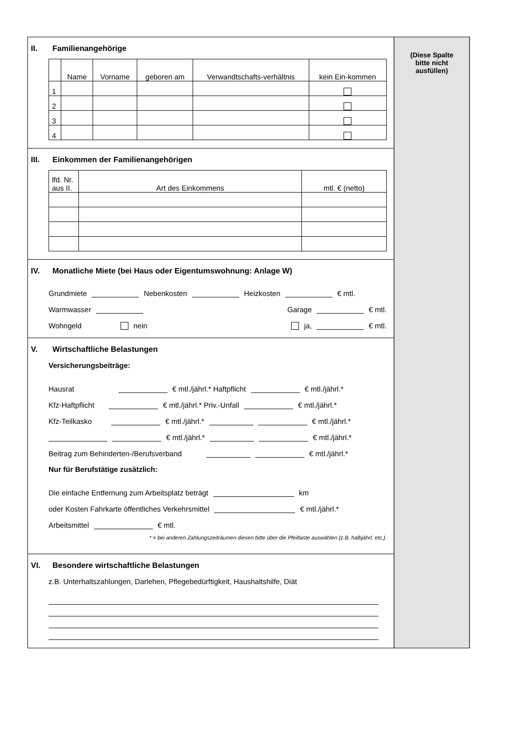II. Familienangehörige
| | Name | Vorname | geboren am | Verwandtschafts-verhältnis | kein Ein-kommen |
| --- | --- | --- | --- | --- | --- |
| 1 | | | | | |
| 2 | | | | | |
| 3 | | | | | |
| 4 | | | | | |
III. Einkommen der Familienangehörigen
| lfd. Nr. aus II. | Art des Einkommens | mtl. € (netto) |
| --- | --- | --- |
IV. Monatliche Miete (bei Haus oder Eigentumswohnung: Anlage W)
Grundmiete Nebenkosten Heizkosten € mtl.
Warmwasser Garage € mtl.
Wohngeld nein ja, € mtl.
V. Wirtschaftliche Belastungen
Versicherungsbeiträge:
Hausrat € mtl./jährl.* Haftpflicht € mtl./jährl.*
Kfz-Haftpflicht € mtl./jährl.* Priv.-Unfall € mtl./jährl.*
Kfz-Teilkasko € mtl./jährl.* € mtl./jährl.*
€ mtl./jährl.* € mtl./jährl.*
Beitrag zum Behinderten-/Berufsverband € mtl./jährl.*
Nur für Berufstätige zusätzlich:
Die einfache Entfernung zum Arbeitsplatz beträgt km
oder Kosten Fahrkarte öffentliches Verkehrsmittel € mtl./jährl.*
Arbeitsmittel € mtl.
* = bei anderen Zahlungszeiträumen diesen bitte über die Pfeiltaste auswählen (z.B. halbjährl. etc.).
VI. Besondere wirtschaftliche Belastungen
z.B. Unterhaltszahlungen, Darlehen, Pflegebedürftigkeit, Haushaltshilfe, Diät
(Diese Spalte
bitte nicht
ausfüllen)